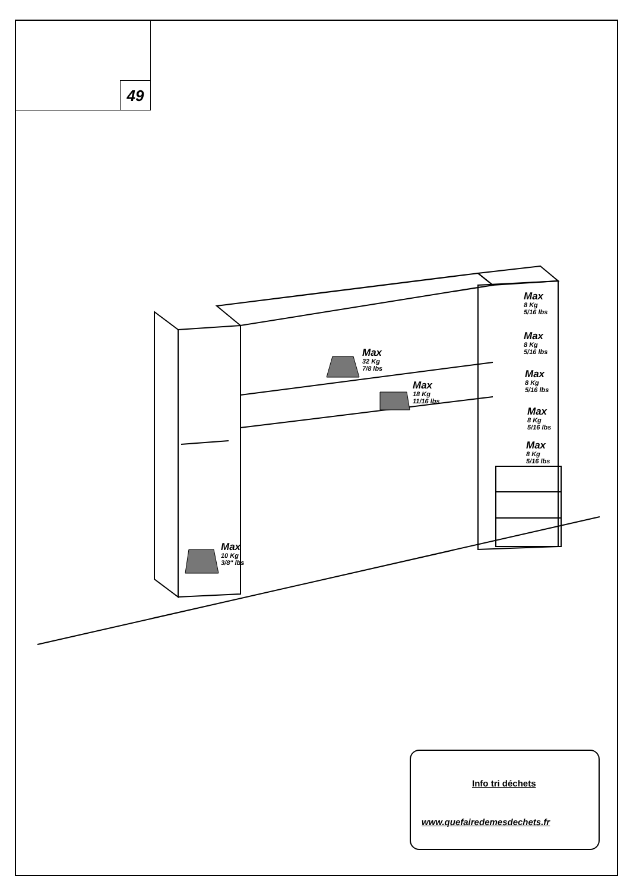49
Max
32 Kg
7/8 lbs
Max
18 Kg
11/16 lbs
Max
10 Kg
3/8" lbs
Max
8 Kg
5/16 lbs
Max
8 Kg
5/16 lbs
Max
8 Kg
5/16 lbs
Max
8 Kg
5/16 lbs
Max
8 Kg
5/16 lbs
Info tri déchets
www.quefairedemesdechets.fr